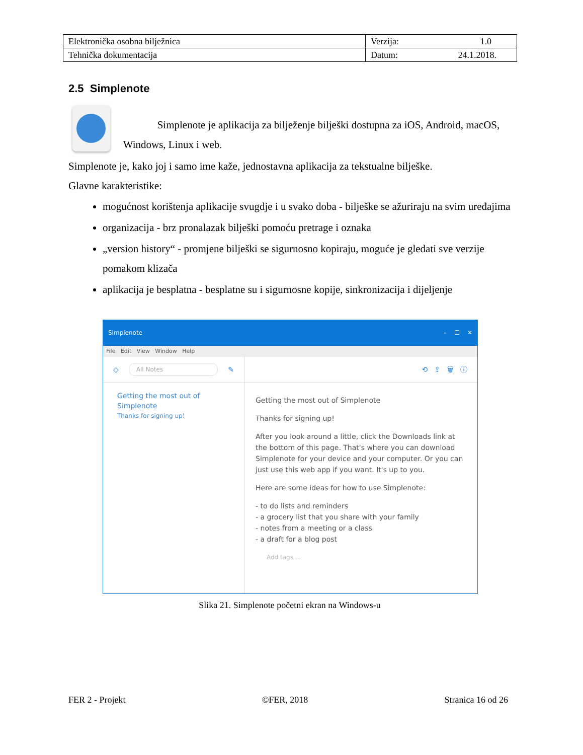| Elektronička osobna bilježnica | Verzija: 1.0 |
| Tehnička dokumentacija | Datum: 24.1.2018. |
2.5 Simplenote
Simplenote je aplikacija za bilježenje bilješki dostupna za iOS, Android, macOS, Windows, Linux i web.
Simplenote je, kako joj i samo ime kaže, jednostavna aplikacija za tekstualne bilješke.
Glavne karakteristike:
mogućnost korištenja aplikacije svugdje i u svako doba - bilješke se ažuriraju na svim uređajima
organizacija - brz pronalazak bilješki pomoću pretrage i oznaka
„version history“ - promjene bilješki se sigurnosno kopiraju, moguće je gledati sve verzije pomakom klizača
aplikacija je besplatna - besplatne su i sigurnosne kopije, sinkronizacija i dijeljenje
Simplenote – ☐ ✕
File Edit View Window Help
◇ All Notes ✎
Getting the most out of Simplenote
Thanks for signing up!
⟲ ⇪ 🗑 ⓘ
Getting the most out of Simplenote
Thanks for signing up!
After you look around a little, click the Downloads link at the bottom of this page. That's where you can download Simplenote for your device and your computer. Or you can just use this web app if you want. It's up to you.
Here are some ideas for how to use Simplenote:
- to do lists and reminders
- a grocery list that you share with your family
- notes from a meeting or a class
- a draft for a blog post
Add tags ...
Slika 21. Simplenote početni ekran na Windows-u
FER 2 - Projekt ©FER, 2018 Stranica 16 od 26